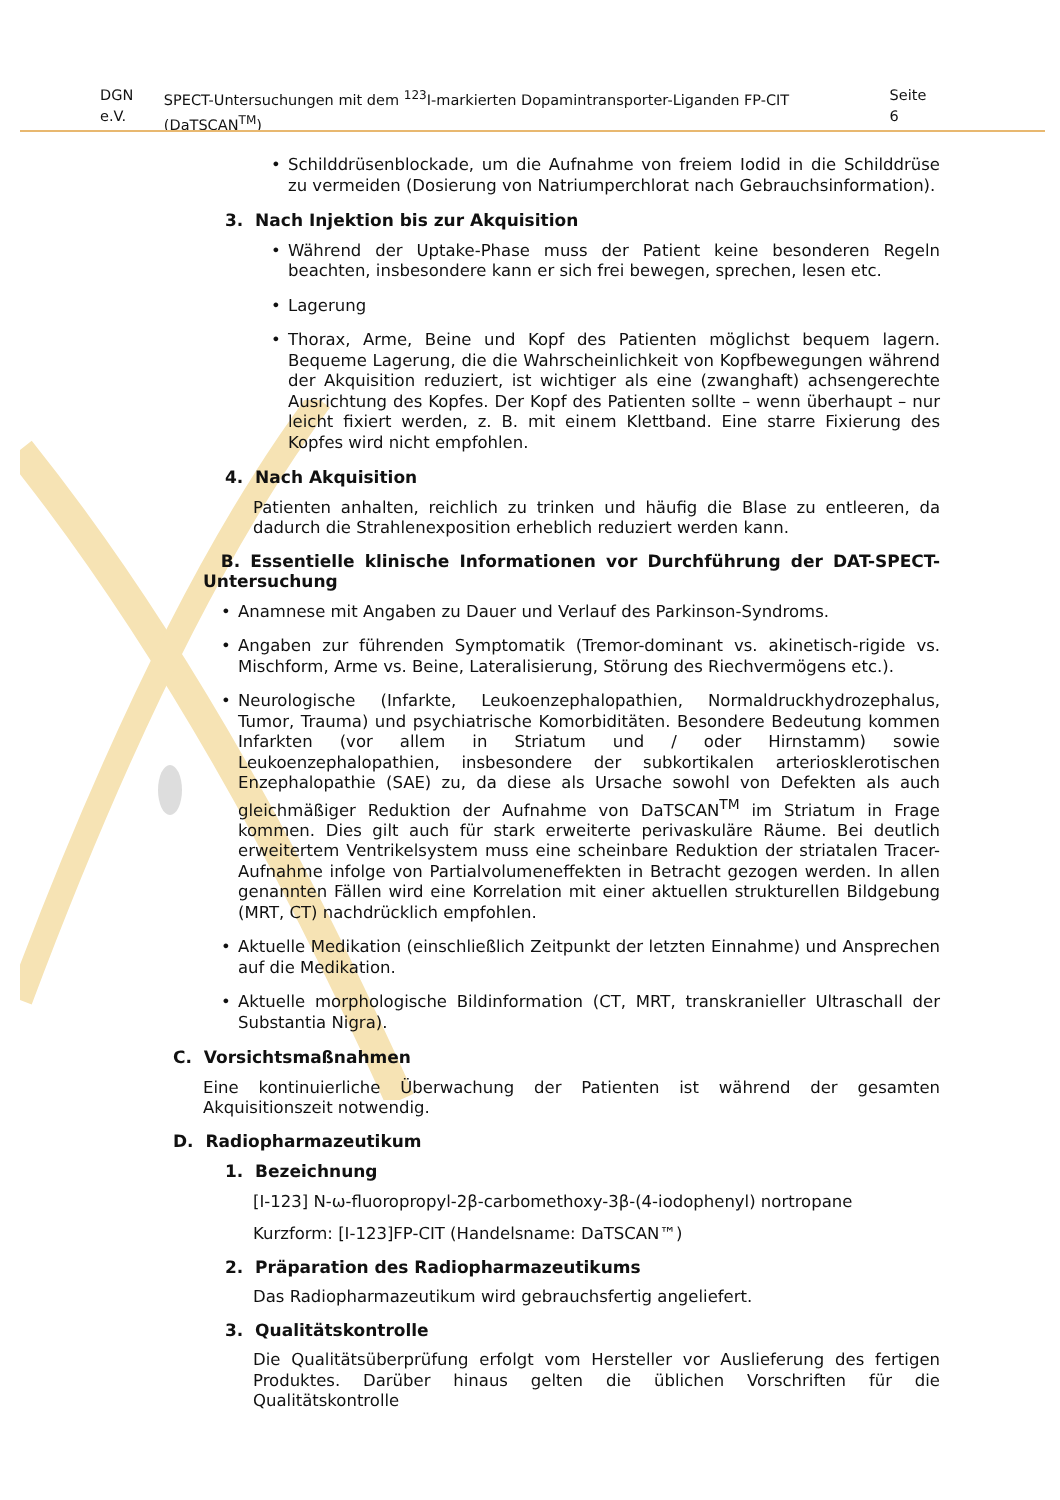DGN e.V. SPECT-Untersuchungen mit dem <sup>123</sup>I-markierten Dopamintransporter-Liganden FP-CIT (DaTSCAN<sup>TM</sup>) Seite 6
• Schilddrüsenblockade, um die Aufnahme von freiem Iodid in die Schilddrüse zu vermeiden (Dosierung von Natriumperchlorat nach Gebrauchsinformation).
3. Nach Injektion bis zur Akquisition
• Während der Uptake-Phase muss der Patient keine besonderen Regeln beachten, insbesondere kann er sich frei bewegen, sprechen, lesen etc.
• Lagerung
• Thorax, Arme, Beine und Kopf des Patienten möglichst bequem lagern. Bequeme Lagerung, die die Wahrscheinlichkeit von Kopfbewegungen während der Akquisition reduziert, ist wichtiger als eine (zwanghaft) achsengerechte Ausrichtung des Kopfes. Der Kopf des Patienten sollte – wenn überhaupt – nur leicht fixiert werden, z. B. mit einem Klettband. Eine starre Fixierung des Kopfes wird nicht empfohlen.
4. Nach Akquisition
Patienten anhalten, reichlich zu trinken und häufig die Blase zu entleeren, da dadurch die Strahlenexposition erheblich reduziert werden kann.
B. Essentielle klinische Informationen vor Durchführung der DAT-SPECT-Untersuchung
• Anamnese mit Angaben zu Dauer und Verlauf des Parkinson-Syndroms.
• Angaben zur führenden Symptomatik (Tremor-dominant vs. akinetisch-rigide vs. Mischform, Arme vs. Beine, Lateralisierung, Störung des Riechvermögens etc.).
• Neurologische (Infarkte, Leukoenzephalopathien, Normaldruckhydrozephalus, Tumor, Trauma) und psychiatrische Komorbiditäten. Besondere Bedeutung kommen Infarkten (vor allem in Striatum und / oder Hirnstamm) sowie Leukoenzephalopathien, insbesondere der subkortikalen arteriosklerotischen Enzephalopathie (SAE) zu, da diese als Ursache sowohl von Defekten als auch gleichmäßiger Reduktion der Aufnahme von DaTSCAN<sup>TM</sup> im Striatum in Frage kommen. Dies gilt auch für stark erweiterte perivaskuläre Räume. Bei deutlich erweitertem Ventrikelsystem muss eine scheinbare Reduktion der striatalen Tracer-Aufnahme infolge von Partialvolumeneffekten in Betracht gezogen werden. In allen genannten Fällen wird eine Korrelation mit einer aktuellen strukturellen Bildgebung (MRT, CT) nachdrücklich empfohlen.
• Aktuelle Medikation (einschließlich Zeitpunkt der letzten Einnahme) und Ansprechen auf die Medikation.
• Aktuelle morphologische Bildinformation (CT, MRT, transkranieller Ultraschall der Substantia Nigra).
C. Vorsichtsmaßnahmen
Eine kontinuierliche Überwachung der Patienten ist während der gesamten Akquisitionszeit notwendig.
D. Radiopharmazeutikum
1. Bezeichnung
[I-123] N-ω-fluoropropyl-2β-carbomethoxy-3β-(4-iodophenyl) nortropane
Kurzform: [I-123]FP-CIT (Handelsname: DaTSCAN™)
2. Präparation des Radiopharmazeutikums
Das Radiopharmazeutikum wird gebrauchsfertig angeliefert.
3. Qualitätskontrolle
Die Qualitätsüberprüfung erfolgt vom Hersteller vor Auslieferung des fertigen Produktes. Darüber hinaus gelten die üblichen Vorschriften für die Qualitätskontrolle